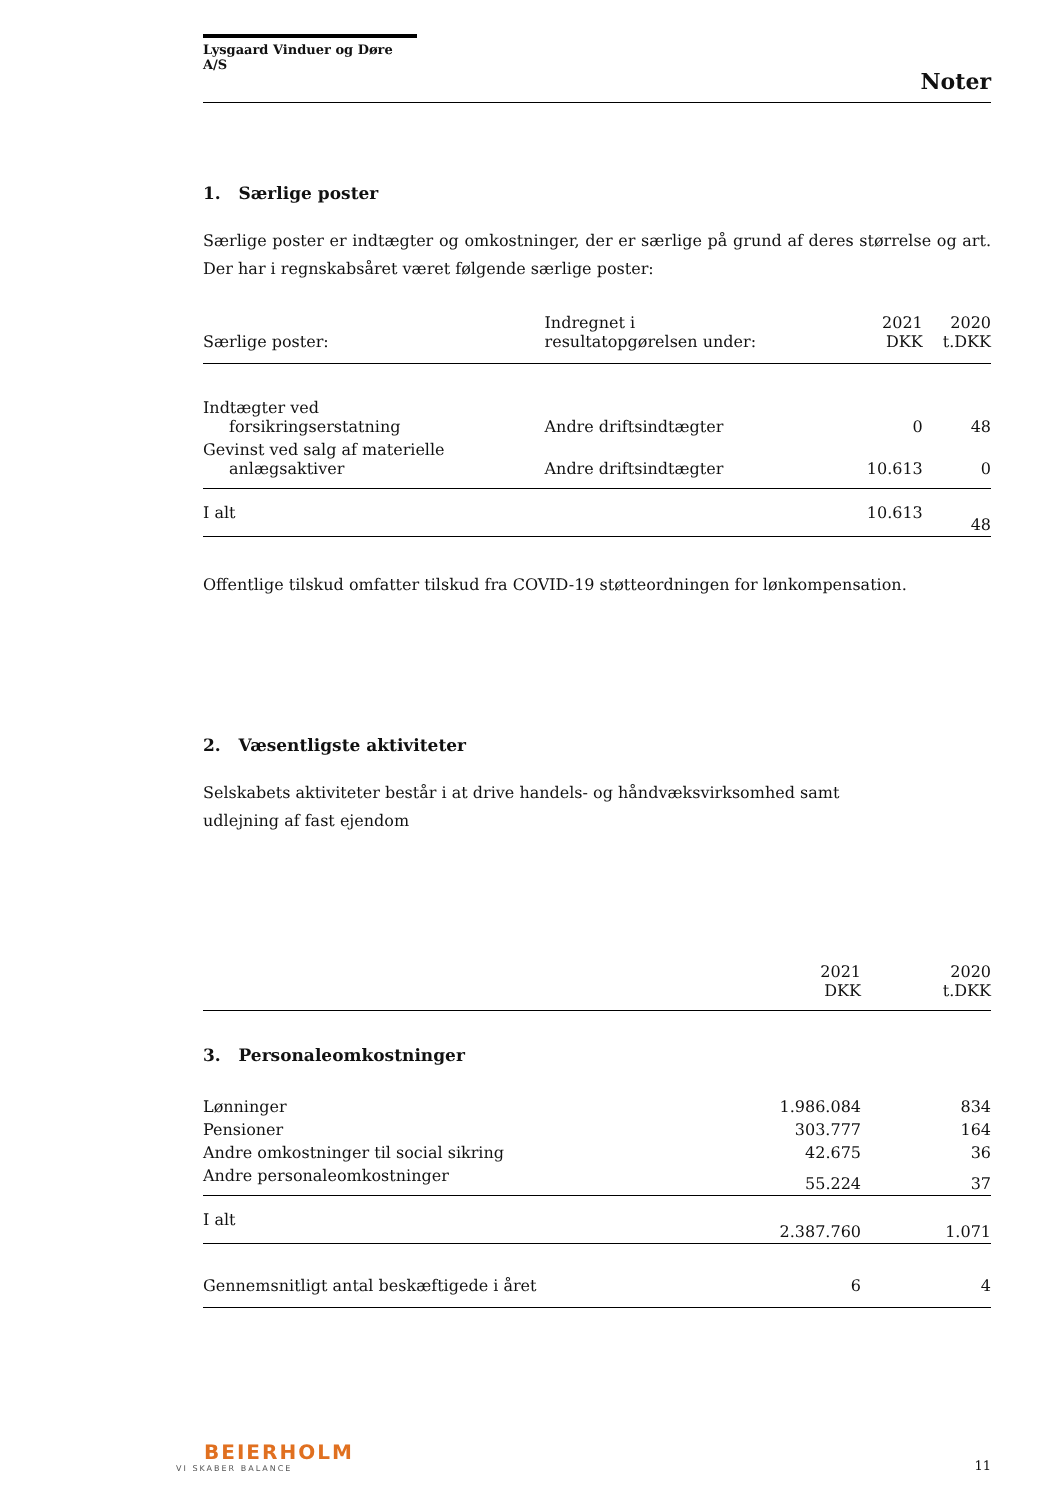Lysgaard Vinduer og Døre A/S
Noter
1. Særlige poster
Særlige poster er indtægter og omkostninger, der er særlige på grund af deres størrelse og art. Der har i regnskabsåret været følgende særlige poster:
| Særlige poster: | Indregnet i resultatopgørelsen under: | 2021 DKK | 2020 t.DKK |
| --- | --- | --- | --- |
| Indtægter ved forsikringserstatning | Andre driftsindtægter | 0 | 48 |
| Gevinst ved salg af materielle anlægsaktiver | Andre driftsindtægter | 10.613 | 0 |
| I alt | | 10.613 | 48 |
Offentlige tilskud omfatter tilskud fra COVID-19 støtteordningen for lønkompensation.
2. Væsentligste aktiviteter
Selskabets aktiviteter består i at drive handels- og håndvæksvirksomhed samt udlejning af fast ejendom
| | 2021 DKK | 2020 t.DKK |
| --- | --- | --- |
3. Personaleomkostninger
| Lønninger | 1.986.084 | 834 |
| Pensioner | 303.777 | 164 |
| Andre omkostninger til social sikring | 42.675 | 36 |
| Andre personaleomkostninger | 55.224 | 37 |
| I alt | 2.387.760 | 1.071 |
| Gennemsnitligt antal beskæftigede i året | 6 | 4 |
BEIERHOLM
VI SKABER BALANCE
11